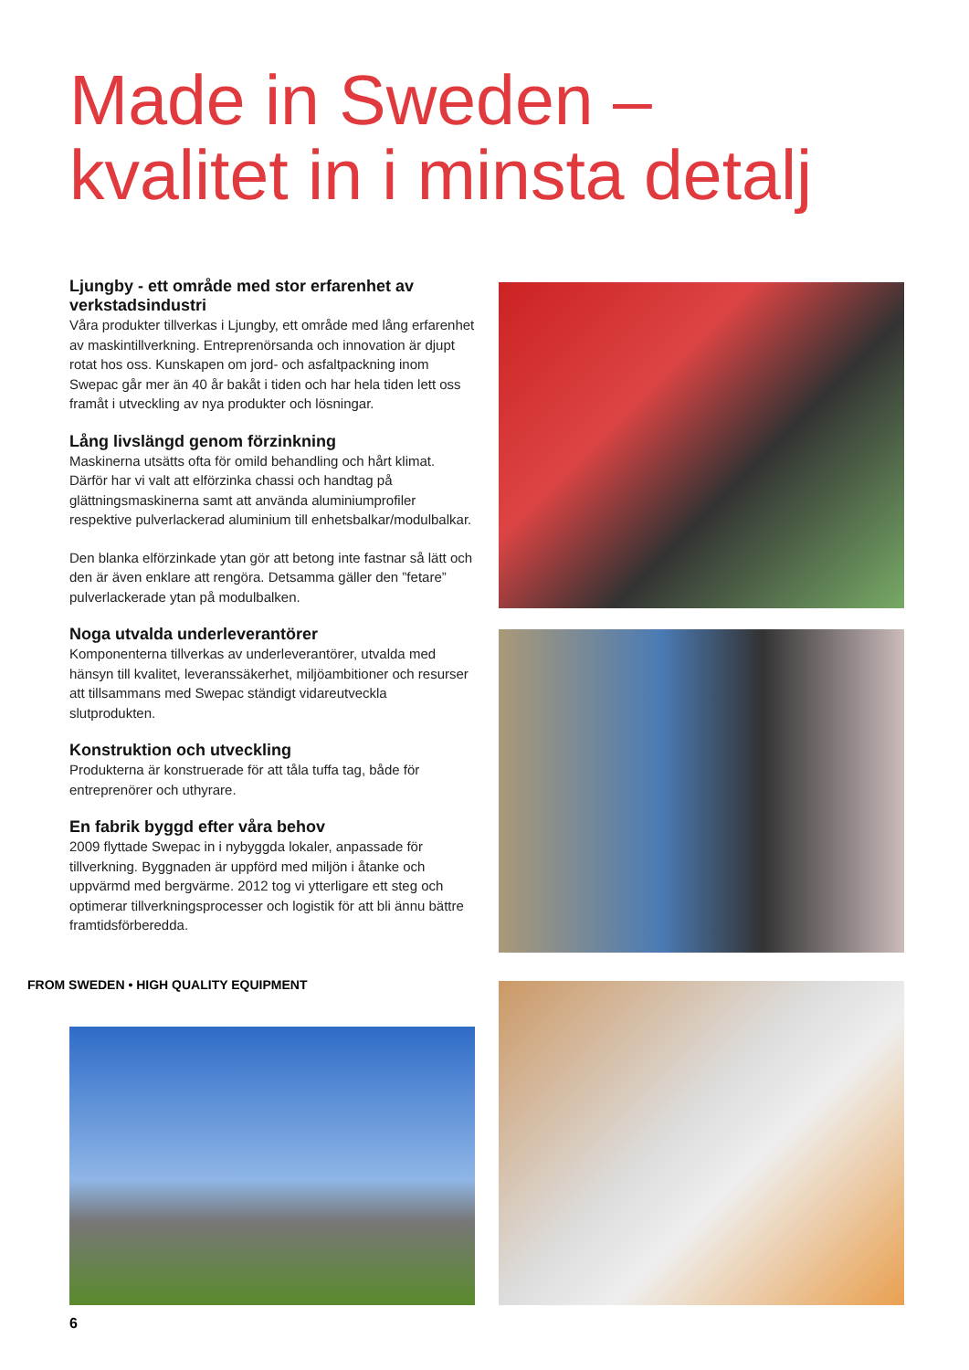Made in Sweden –
kvalitet in i minsta detalj
Ljungby - ett område med stor erfarenhet av verkstadsindustri
Våra produkter tillverkas i Ljungby, ett område med lång erfarenhet av maskintillverkning. Entreprenörsanda och innovation är djupt rotat hos oss. Kunskapen om jord- och asfaltpackning inom Swepac går mer än 40 år bakåt i tiden och har hela tiden lett oss framåt i utveckling av nya produkter och lösningar.
Lång livslängd genom förzinkning
Maskinerna utsätts ofta för omild behandling och hårt klimat. Därför har vi valt att elförzinka chassi och handtag på glättningsmaskinerna samt att använda aluminiumprofiler respektive pulverlackerad aluminium till enhetsbalkar/modulbalkar.
Den blanka elförzinkade ytan gör att betong inte fastnar så lätt och den är även enklare att rengöra. Detsamma gäller den ”fetare” pulverlackerade ytan på modulbalken.
Noga utvalda underleverantörer
Komponenterna tillverkas av underleverantörer, utvalda med hänsyn till kvalitet, leveranssäkerhet, miljöambitioner och resurser att tillsammans med Swepac ständigt vidareutveckla slutprodukten.
Konstruktion och utveckling
Produkterna är konstruerade för att tåla tuffa tag, både för entreprenörer och uthyrare.
En fabrik byggd efter våra behov
2009 flyttade Swepac in i nybyggda lokaler, anpassade för tillverkning. Byggnaden är uppförd med miljön i åtanke och uppvärmd med bergvärme. 2012 tog vi ytterligare ett steg och optimerar tillverkningsprocesser och logistik för att bli ännu bättre framtidsförberedda.
FROM SWEDEN • HIGH QUALITY EQUIPMENT
6